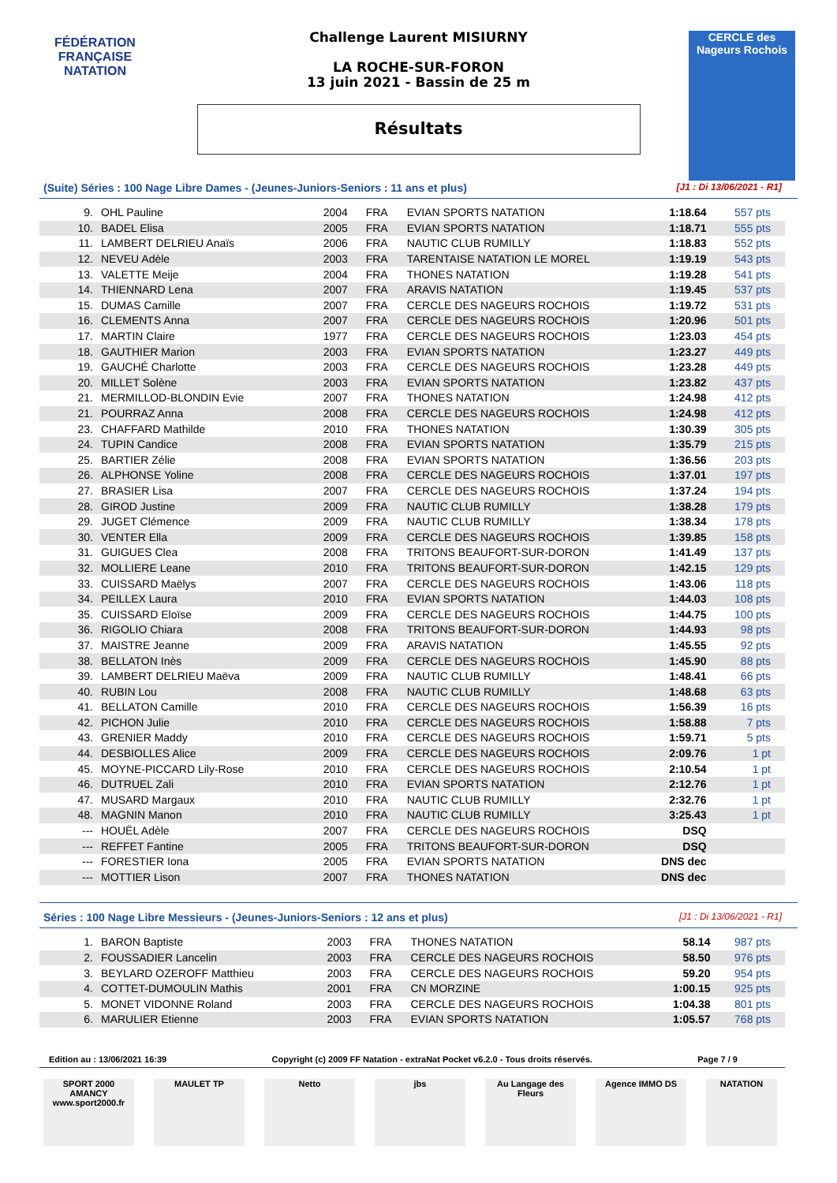FÉDÉRATION FRANÇAISE
NATATION
Challenge Laurent MISIURNY
LA ROCHE-SUR-FORON
13 juin 2021 - Bassin de 25 m
Résultats
CERCLE des Nageurs Rochois
(Suite) Séries : 100 Nage Libre Dames - (Jeunes-Juniors-Seniors : 11 ans et plus) [J1 : Di 13/06/2021 - R1]
| 9. | OHL Pauline | 2004 | FRA | EVIAN SPORTS NATATION | 1:18.64 | 557 pts |
| 10. | BADEL Elisa | 2005 | FRA | EVIAN SPORTS NATATION | 1:18.71 | 555 pts |
| 11. | LAMBERT DELRIEU Anaïs | 2006 | FRA | NAUTIC CLUB RUMILLY | 1:18.83 | 552 pts |
| 12. | NEVEU Adèle | 2003 | FRA | TARENTAISE NATATION LE MOREL | 1:19.19 | 543 pts |
| 13. | VALETTE Meije | 2004 | FRA | THONES NATATION | 1:19.28 | 541 pts |
| 14. | THIENNARD Lena | 2007 | FRA | ARAVIS NATATION | 1:19.45 | 537 pts |
| 15. | DUMAS Camille | 2007 | FRA | CERCLE DES NAGEURS ROCHOIS | 1:19.72 | 531 pts |
| 16. | CLEMENTS Anna | 2007 | FRA | CERCLE DES NAGEURS ROCHOIS | 1:20.96 | 501 pts |
| 17. | MARTIN Claire | 1977 | FRA | CERCLE DES NAGEURS ROCHOIS | 1:23.03 | 454 pts |
| 18. | GAUTHIER Marion | 2003 | FRA | EVIAN SPORTS NATATION | 1:23.27 | 449 pts |
| 19. | GAUCHÉ Charlotte | 2003 | FRA | CERCLE DES NAGEURS ROCHOIS | 1:23.28 | 449 pts |
| 20. | MILLET Solène | 2003 | FRA | EVIAN SPORTS NATATION | 1:23.82 | 437 pts |
| 21. | MERMILLOD-BLONDIN Evie | 2007 | FRA | THONES NATATION | 1:24.98 | 412 pts |
| 21. | POURRAZ Anna | 2008 | FRA | CERCLE DES NAGEURS ROCHOIS | 1:24.98 | 412 pts |
| 23. | CHAFFARD Mathilde | 2010 | FRA | THONES NATATION | 1:30.39 | 305 pts |
| 24. | TUPIN Candice | 2008 | FRA | EVIAN SPORTS NATATION | 1:35.79 | 215 pts |
| 25. | BARTIER Zélie | 2008 | FRA | EVIAN SPORTS NATATION | 1:36.56 | 203 pts |
| 26. | ALPHONSE Yoline | 2008 | FRA | CERCLE DES NAGEURS ROCHOIS | 1:37.01 | 197 pts |
| 27. | BRASIER Lisa | 2007 | FRA | CERCLE DES NAGEURS ROCHOIS | 1:37.24 | 194 pts |
| 28. | GIROD Justine | 2009 | FRA | NAUTIC CLUB RUMILLY | 1:38.28 | 179 pts |
| 29. | JUGET Clémence | 2009 | FRA | NAUTIC CLUB RUMILLY | 1:38.34 | 178 pts |
| 30. | VENTER Ella | 2009 | FRA | CERCLE DES NAGEURS ROCHOIS | 1:39.85 | 158 pts |
| 31. | GUIGUES Clea | 2008 | FRA | TRITONS BEAUFORT-SUR-DORON | 1:41.49 | 137 pts |
| 32. | MOLLIERE Leane | 2010 | FRA | TRITONS BEAUFORT-SUR-DORON | 1:42.15 | 129 pts |
| 33. | CUISSARD Maëlys | 2007 | FRA | CERCLE DES NAGEURS ROCHOIS | 1:43.06 | 118 pts |
| 34. | PEILLEX Laura | 2010 | FRA | EVIAN SPORTS NATATION | 1:44.03 | 108 pts |
| 35. | CUISSARD Eloïse | 2009 | FRA | CERCLE DES NAGEURS ROCHOIS | 1:44.75 | 100 pts |
| 36. | RIGOLIO Chiara | 2008 | FRA | TRITONS BEAUFORT-SUR-DORON | 1:44.93 | 98 pts |
| 37. | MAISTRE Jeanne | 2009 | FRA | ARAVIS NATATION | 1:45.55 | 92 pts |
| 38. | BELLATON Inès | 2009 | FRA | CERCLE DES NAGEURS ROCHOIS | 1:45.90 | 88 pts |
| 39. | LAMBERT DELRIEU Maëva | 2009 | FRA | NAUTIC CLUB RUMILLY | 1:48.41 | 66 pts |
| 40. | RUBIN Lou | 2008 | FRA | NAUTIC CLUB RUMILLY | 1:48.68 | 63 pts |
| 41. | BELLATON Camille | 2010 | FRA | CERCLE DES NAGEURS ROCHOIS | 1:56.39 | 16 pts |
| 42. | PICHON Julie | 2010 | FRA | CERCLE DES NAGEURS ROCHOIS | 1:58.88 | 7 pts |
| 43. | GRENIER Maddy | 2010 | FRA | CERCLE DES NAGEURS ROCHOIS | 1:59.71 | 5 pts |
| 44. | DESBIOLLES Alice | 2009 | FRA | CERCLE DES NAGEURS ROCHOIS | 2:09.76 | 1 pt |
| 45. | MOYNE-PICCARD Lily-Rose | 2010 | FRA | CERCLE DES NAGEURS ROCHOIS | 2:10.54 | 1 pt |
| 46. | DUTRUEL Zali | 2010 | FRA | EVIAN SPORTS NATATION | 2:12.76 | 1 pt |
| 47. | MUSARD Margaux | 2010 | FRA | NAUTIC CLUB RUMILLY | 2:32.76 | 1 pt |
| 48. | MAGNIN Manon | 2010 | FRA | NAUTIC CLUB RUMILLY | 3:25.43 | 1 pt |
| --- | HOUËL Adèle | 2007 | FRA | CERCLE DES NAGEURS ROCHOIS | DSQ | |
| --- | REFFET Fantine | 2005 | FRA | TRITONS BEAUFORT-SUR-DORON | DSQ | |
| --- | FORESTIER Iona | 2005 | FRA | EVIAN SPORTS NATATION | DNS dec | |
| --- | MOTTIER Lison | 2007 | FRA | THONES NATATION | DNS dec | |
Séries : 100 Nage Libre Messieurs - (Jeunes-Juniors-Seniors : 12 ans et plus) [J1 : Di 13/06/2021 - R1]
| 1. | BARON Baptiste | 2003 | FRA | THONES NATATION | 58.14 | 987 pts |
| 2. | FOUSSADIER Lancelin | 2003 | FRA | CERCLE DES NAGEURS ROCHOIS | 58.50 | 976 pts |
| 3. | BEYLARD OZEROFF Matthieu | 2003 | FRA | CERCLE DES NAGEURS ROCHOIS | 59.20 | 954 pts |
| 4. | COTTET-DUMOULIN Mathis | 2001 | FRA | CN MORZINE | 1:00.15 | 925 pts |
| 5. | MONET VIDONNE Roland | 2003 | FRA | CERCLE DES NAGEURS ROCHOIS | 1:04.38 | 801 pts |
| 6. | MARULIER Etienne | 2003 | FRA | EVIAN SPORTS NATATION | 1:05.57 | 768 pts |
Edition au : 13/06/2021 16:39 Copyright (c) 2009 FF Natation - extraNat Pocket v6.2.0 - Tous droits réservés. Page 7 / 9
SPORT 2000 AMANCY www.sport2000.fr
MAULET TP Netto jbs Au Langage des Fleurs
Agence IMMO DS NATATION